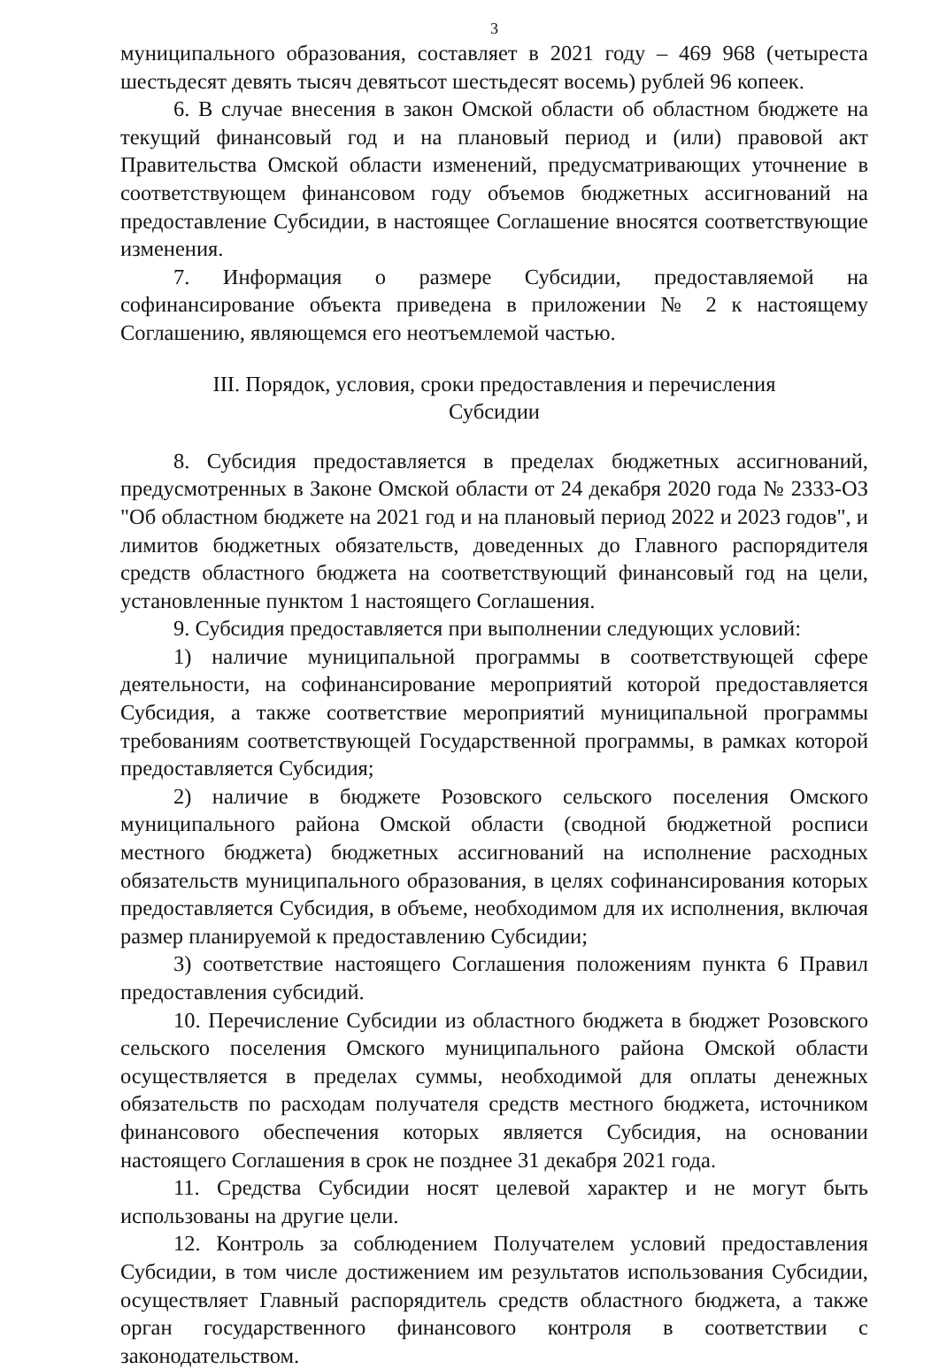3
муниципального образования, составляет в 2021 году – 469 968 (четыреста шестьдесят девять тысяч девятьсот шестьдесят восемь) рублей 96 копеек.
6. В случае внесения в закон Омской области об областном бюджете на текущий финансовый год и на плановый период и (или) правовой акт Правительства Омской области изменений, предусматривающих уточнение в соответствующем финансовом году объемов бюджетных ассигнований на предоставление Субсидии, в настоящее Соглашение вносятся соответствующие изменения.
7. Информация о размере Субсидии, предоставляемой на софинансирование объекта приведена в приложении № 2 к настоящему Соглашению, являющемся его неотъемлемой частью.
III. Порядок, условия, сроки предоставления и перечисления
Субсидии
8. Субсидия предоставляется в пределах бюджетных ассигнований, предусмотренных в Законе Омской области от 24 декабря 2020 года № 2333-ОЗ "Об областном бюджете на 2021 год и на плановый период 2022 и 2023 годов", и лимитов бюджетных обязательств, доведенных до Главного распорядителя средств областного бюджета на соответствующий финансовый год на цели, установленные пунктом 1 настоящего Соглашения.
9. Субсидия предоставляется при выполнении следующих условий:
1) наличие муниципальной программы в соответствующей сфере деятельности, на софинансирование мероприятий которой предоставляется Субсидия, а также соответствие мероприятий муниципальной программы требованиям соответствующей Государственной программы, в рамках которой предоставляется Субсидия;
2) наличие в бюджете Розовского сельского поселения Омского муниципального района Омской области (сводной бюджетной росписи местного бюджета) бюджетных ассигнований на исполнение расходных обязательств муниципального образования, в целях софинансирования которых предоставляется Субсидия, в объеме, необходимом для их исполнения, включая размер планируемой к предоставлению Субсидии;
3) соответствие настоящего Соглашения положениям пункта 6 Правил предоставления субсидий.
10. Перечисление Субсидии из областного бюджета в бюджет Розовского сельского поселения Омского муниципального района Омской области осуществляется в пределах суммы, необходимой для оплаты денежных обязательств по расходам получателя средств местного бюджета, источником финансового обеспечения которых является Субсидия, на основании настоящего Соглашения в срок не позднее 31 декабря 2021 года.
11. Средства Субсидии носят целевой характер и не могут быть использованы на другие цели.
12. Контроль за соблюдением Получателем условий предоставления Субсидии, в том числе достижением им результатов использования Субсидии, осуществляет Главный распорядитель средств областного бюджета, а также орган государственного финансового контроля в соответствии с законодательством.